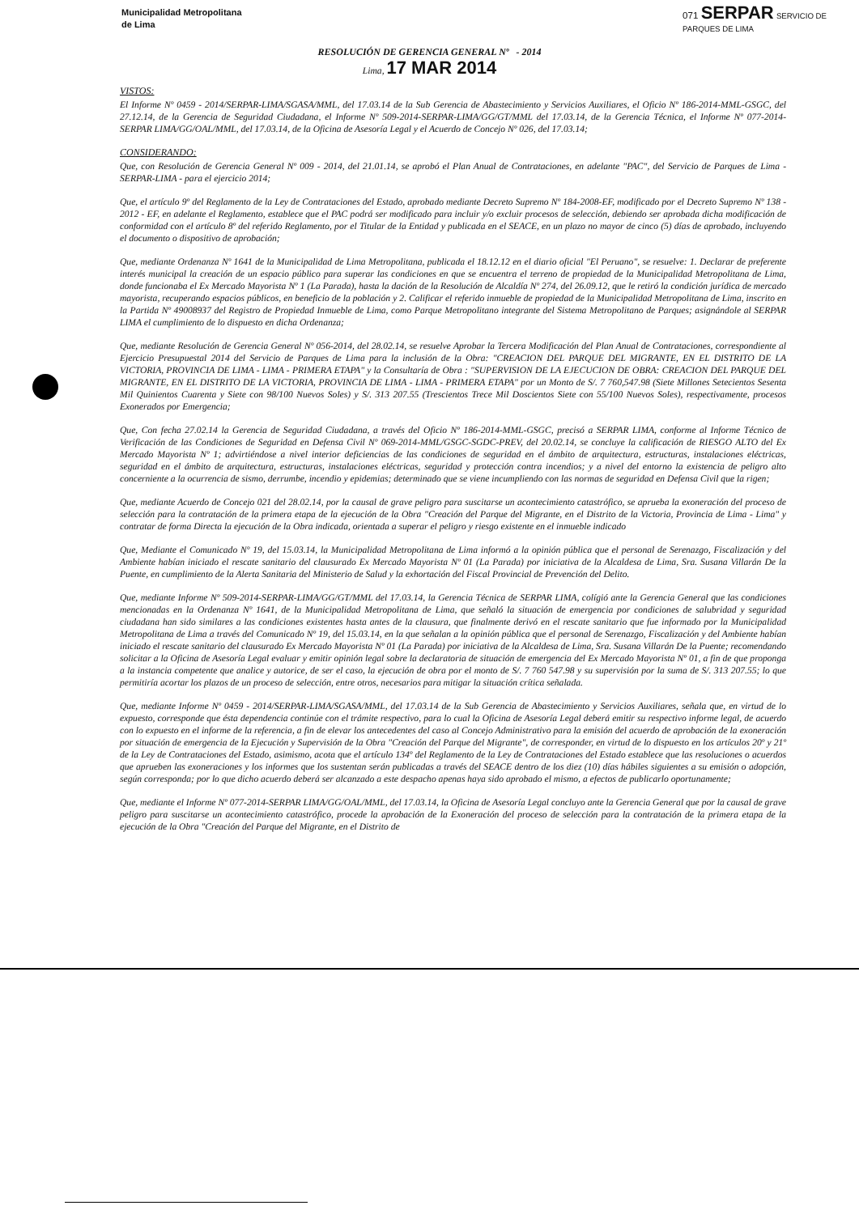Municipalidad Metropolitana
de Lima
071 SERPAR SERVICIO DE
PARQUES DE LIMA
RESOLUCIÓN DE GERENCIA GENERAL Nº - 2014
Lima, 17 MAR 2014
VISTOS:
El Informe Nº 0459 - 2014/SERPAR-LIMA/SGASA/MML, del 17.03.14 de la Sub Gerencia de Abastecimiento y Servicios Auxiliares, el Oficio Nº 186-2014-MML-GSGC, del 27.12.14, de la Gerencia de Seguridad Ciudadana, el Informe Nº 509-2014-SERPAR-LIMA/GG/GT/MML del 17.03.14, de la Gerencia Técnica, el Informe Nº 077-2014-SERPAR LIMA/GG/OAL/MML, del 17.03.14, de la Oficina de Asesoría Legal y el Acuerdo de Concejo Nº 026, del 17.03.14;
CONSIDERANDO:
Que, con Resolución de Gerencia General Nº 009 - 2014, del 21.01.14, se aprobó el Plan Anual de Contrataciones, en adelante "PAC", del Servicio de Parques de Lima - SERPAR-LIMA - para el ejercicio 2014;
Que, el artículo 9º del Reglamento de la Ley de Contrataciones del Estado, aprobado mediante Decreto Supremo Nº 184-2008-EF, modificado por el Decreto Supremo Nº 138 - 2012 - EF, en adelante el Reglamento, establece que el PAC podrá ser modificado para incluir y/o excluir procesos de selección, debiendo ser aprobada dicha modificación de conformidad con el artículo 8º del referido Reglamento, por el Titular de la Entidad y publicada en el SEACE, en un plazo no mayor de cinco (5) días de aprobado, incluyendo el documento o dispositivo de aprobación;
Que, mediante Ordenanza Nº 1641 de la Municipalidad de Lima Metropolitana, publicada el 18.12.12 en el diario oficial "El Peruano", se resuelve: 1. Declarar de preferente interés municipal la creación de un espacio público para superar las condiciones en que se encuentra el terreno de propiedad de la Municipalidad Metropolitana de Lima, donde funcionaba el Ex Mercado Mayorista Nº 1 (La Parada), hasta la dación de la Resolución de Alcaldía Nº 274, del 26.09.12, que le retiró la condición jurídica de mercado mayorista, recuperando espacios públicos, en beneficio de la población y 2. Calificar el referido inmueble de propiedad de la Municipalidad Metropolitana de Lima, inscrito en la Partida Nº 49008937 del Registro de Propiedad Inmueble de Lima, como Parque Metropolitano integrante del Sistema Metropolitano de Parques; asignándole al SERPAR LIMA el cumplimiento de lo dispuesto en dicha Ordenanza;
Que, mediante Resolución de Gerencia General Nº 056-2014, del 28.02.14, se resuelve Aprobar la Tercera Modificación del Plan Anual de Contrataciones, correspondiente al Ejercicio Presupuestal 2014 del Servicio de Parques de Lima para la inclusión de la Obra: "CREACION DEL PARQUE DEL MIGRANTE, EN EL DISTRITO DE LA VICTORIA, PROVINCIA DE LIMA - LIMA - PRIMERA ETAPA" y la Consultaría de Obra : "SUPERVISION DE LA EJECUCION DE OBRA: CREACION DEL PARQUE DEL MIGRANTE, EN EL DISTRITO DE LA VICTORIA, PROVINCIA DE LIMA - LIMA - PRIMERA ETAPA" por un Monto de S/. 7 760,547.98 (Siete Millones Setecientos Sesenta Mil Quinientos Cuarenta y Siete con 98/100 Nuevos Soles) y S/. 313 207.55 (Trescientos Trece Mil Doscientos Siete con 55/100 Nuevos Soles), respectivamente, procesos Exonerados por Emergencia;
Que, Con fecha 27.02.14 la Gerencia de Seguridad Ciudadana, a través del Oficio Nº 186-2014-MML-GSGC, precisó a SERPAR LIMA, conforme al Informe Técnico de Verificación de las Condiciones de Seguridad en Defensa Civil Nº 069-2014-MML/GSGC-SGDC-PREV, del 20.02.14, se concluye la calificación de RIESGO ALTO del Ex Mercado Mayorista Nº 1; advirtiéndose a nivel interior deficiencias de las condiciones de seguridad en el ámbito de arquitectura, estructuras, instalaciones eléctricas, seguridad en el ámbito de arquitectura, estructuras, instalaciones eléctricas, seguridad y protección contra incendios; y a nivel del entorno la existencia de peligro alto concerniente a la ocurrencia de sismo, derrumbe, incendio y epidemias; determinado que se viene incumpliendo con las normas de seguridad en Defensa Civil que la rigen;
Que, mediante Acuerdo de Concejo 021 del 28.02.14, por la causal de grave peligro para suscitarse un acontecimiento catastrófico, se aprueba la exoneración del proceso de selección para la contratación de la primera etapa de la ejecución de la Obra "Creación del Parque del Migrante, en el Distrito de la Victoria, Provincia de Lima - Lima" y contratar de forma Directa la ejecución de la Obra indicada, orientada a superar el peligro y riesgo existente en el inmueble indicado
Que, Mediante el Comunicado Nº 19, del 15.03.14, la Municipalidad Metropolitana de Lima informó a la opinión pública que el personal de Serenazgo, Fiscalización y del Ambiente habían iniciado el rescate sanitario del clausurado Ex Mercado Mayorista Nº 01 (La Parada) por iniciativa de la Alcaldesa de Lima, Sra. Susana Villarán De la Puente, en cumplimiento de la Alerta Sanitaria del Ministerio de Salud y la exhortación del Fiscal Provincial de Prevención del Delito.
Que, mediante Informe Nº 509-2014-SERPAR-LIMA/GG/GT/MML del 17.03.14, la Gerencia Técnica de SERPAR LIMA, colígió ante la Gerencia General que las condiciones mencionadas en la Ordenanza Nº 1641, de la Municipalidad Metropolitana de Lima, que señaló la situación de emergencia por condiciones de salubridad y seguridad ciudadana han sido similares a las condiciones existentes hasta antes de la clausura, que finalmente derivó en el rescate sanitario que fue informado por la Municipalidad Metropolitana de Lima a través del Comunicado Nº 19, del 15.03.14, en la que señalan a la opinión pública que el personal de Serenazgo, Fiscalización y del Ambiente habían iniciado el rescate sanitario del clausurado Ex Mercado Mayorista Nº 01 (La Parada) por iniciativa de la Alcaldesa de Lima, Sra. Susana Villarán De la Puente; recomendando solicitar a la Oficina de Asesoría Legal evaluar y emitir opinión legal sobre la declaratoria de situación de emergencia del Ex Mercado Mayorista Nº 01, a fin de que proponga a la instancia competente que analice y autorice, de ser el caso, la ejecución de obra por el monto de S/. 7 760 547.98 y su supervisión por la suma de S/. 313 207.55; lo que permitiría acortar los plazos de un proceso de selección, entre otros, necesarios para mitigar la situación crítica señalada.
Que, mediante Informe Nº 0459 - 2014/SERPAR-LIMA/SGASA/MML, del 17.03.14 de la Sub Gerencia de Abastecimiento y Servicios Auxiliares, señala que, en virtud de lo expuesto, corresponde que ésta dependencia continúe con el trámite respectivo, para lo cual la Oficina de Asesoría Legal deberá emitir su respectivo informe legal, de acuerdo con lo expuesto en el informe de la referencia, a fin de elevar los antecedentes del caso al Concejo Administrativo para la emisión del acuerdo de aprobación de la exoneración por situación de emergencia de la Ejecución y Supervisión de la Obra "Creación del Parque del Migrante", de corresponder, en virtud de lo dispuesto en los artículos 20º y 21º de la Ley de Contrataciones del Estado, asimismo, acota que el artículo 134º del Reglamento de la Ley de Contrataciones del Estado establece que las resoluciones o acuerdos que aprueben las exoneraciones y los informes que los sustentan serán publicadas a través del SEACE dentro de los diez (10) días hábiles siguientes a su emisión o adopción, según corresponda; por lo que dicho acuerdo deberá ser alcanzado a este despacho apenas haya sido aprobado el mismo, a efectos de publicarlo oportunamente;
Que, mediante el Informe Nº 077-2014-SERPAR LIMA/GG/OAL/MML, del 17.03.14, la Oficina de Asesoría Legal concluyo ante la Gerencia General que por la causal de grave peligro para suscitarse un acontecimiento catastrófico, procede la aprobación de la Exoneración del proceso de selección para la contratación de la primera etapa de la ejecución de la Obra "Creación del Parque del Migrante, en el Distrito de